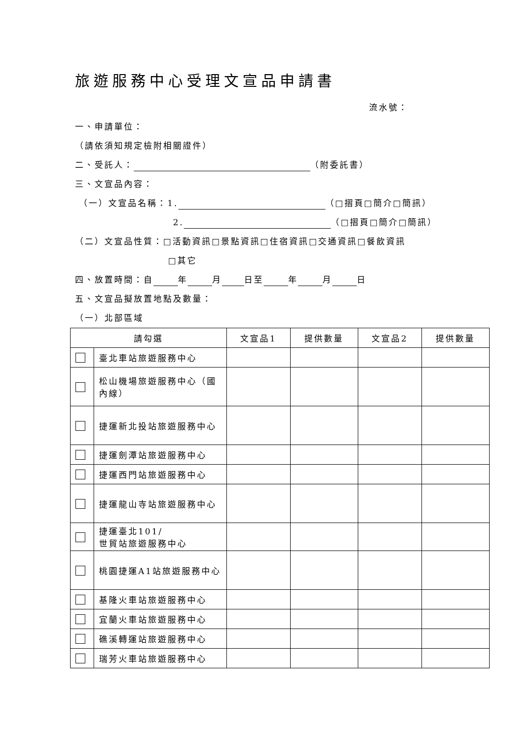旅遊服務中心受理文宣品申請書
流水號：
一、申請單位：
（請依須知規定檢附相關證件）
二、受託人： （附委託書）
三、文宣品內容：
（一）文宣品名稱：1. （□摺頁□簡介□簡訊）
2. （□摺頁□簡介□簡訊）
（二）文宣品性質：□活動資訊□景點資訊□住宿資訊□交通資訊□餐飲資訊
□其它
四、放置時間：自 年 月 日至 年 月 日
五、文宣品擬放置地點及數量：
（一）北部區域
| 請勾選 | | 文宣品1 | 提供數量 | 文宣品2 | 提供數量 |
| --- | --- | --- | --- | --- | --- |
| | 臺北車站旅遊服務中心 | | | | |
| | 松山機場旅遊服務中心（國內線） | | | | |
| | 捷運新北投站旅遊服務中心 | | | | |
| | 捷運劍潭站旅遊服務中心 | | | | |
| | 捷運西門站旅遊服務中心 | | | | |
| | 捷運龍山寺站旅遊服務中心 | | | | |
| | 捷運臺北101/ 世貿站旅遊服務中心 | | | | |
| | 桃園捷運A1站旅遊服務中心 | | | | |
| | 基隆火車站旅遊服務中心 | | | | |
| | 宜蘭火車站旅遊服務中心 | | | | |
| | 礁溪轉運站旅遊服務中心 | | | | |
| | 瑞芳火車站旅遊服務中心 | | | | |